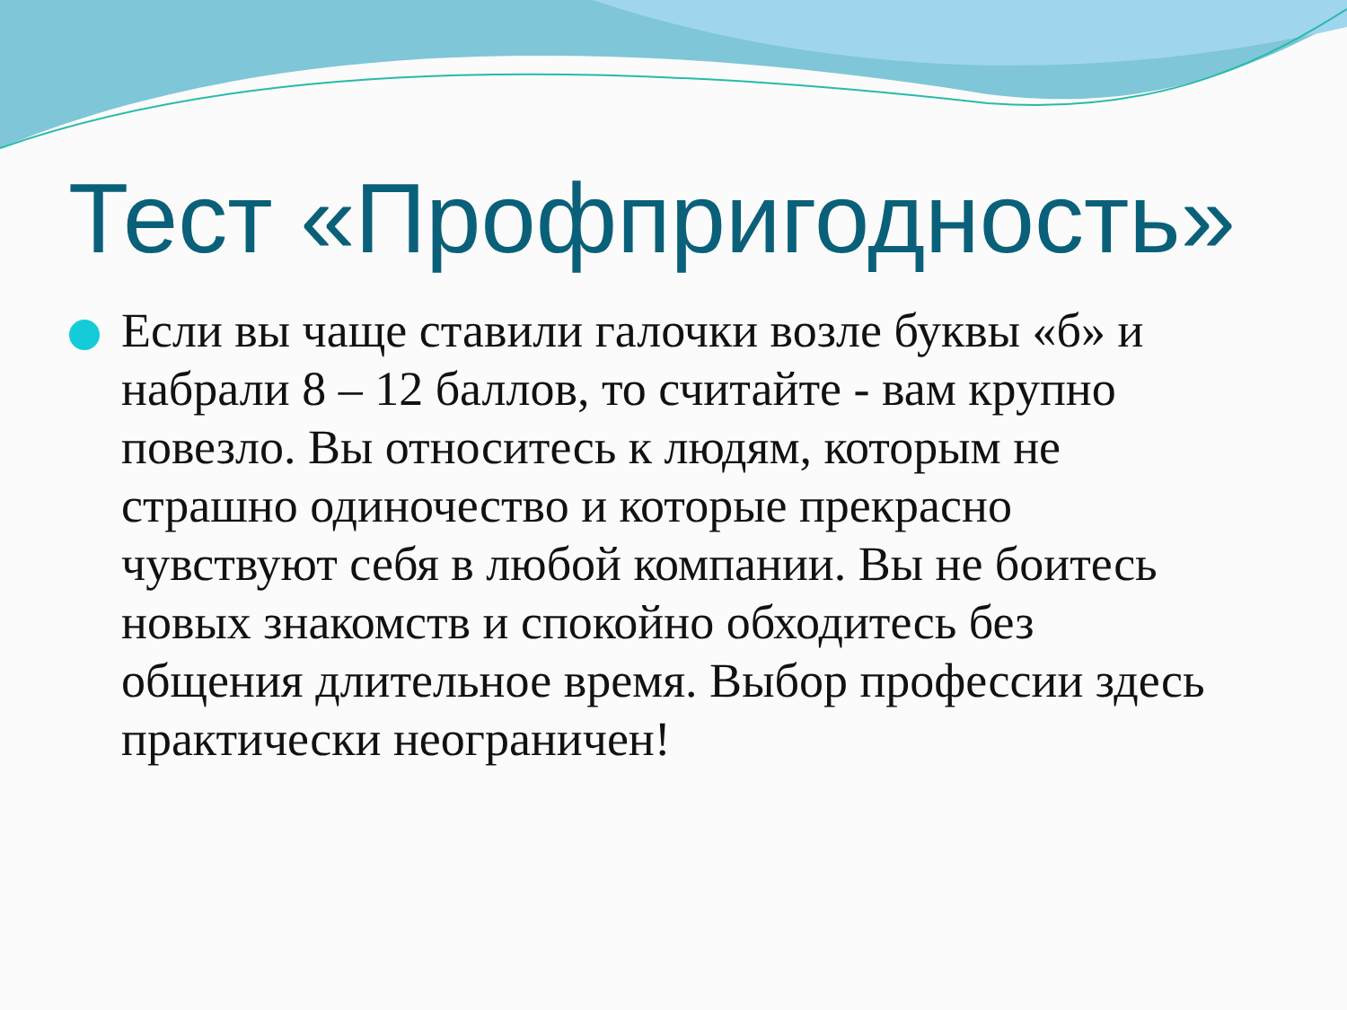Тест «Профпригодность»
Если вы чаще ставили галочки возле буквы «б» и набрали 8 – 12 баллов, то считайте - вам крупно повезло. Вы относитесь к людям, которым не страшно одиночество и которые прекрасно чувствуют себя в любой компании. Вы не боитесь новых знакомств и спокойно обходитесь без общения длительное время. Выбор профессии здесь практически неограничен!